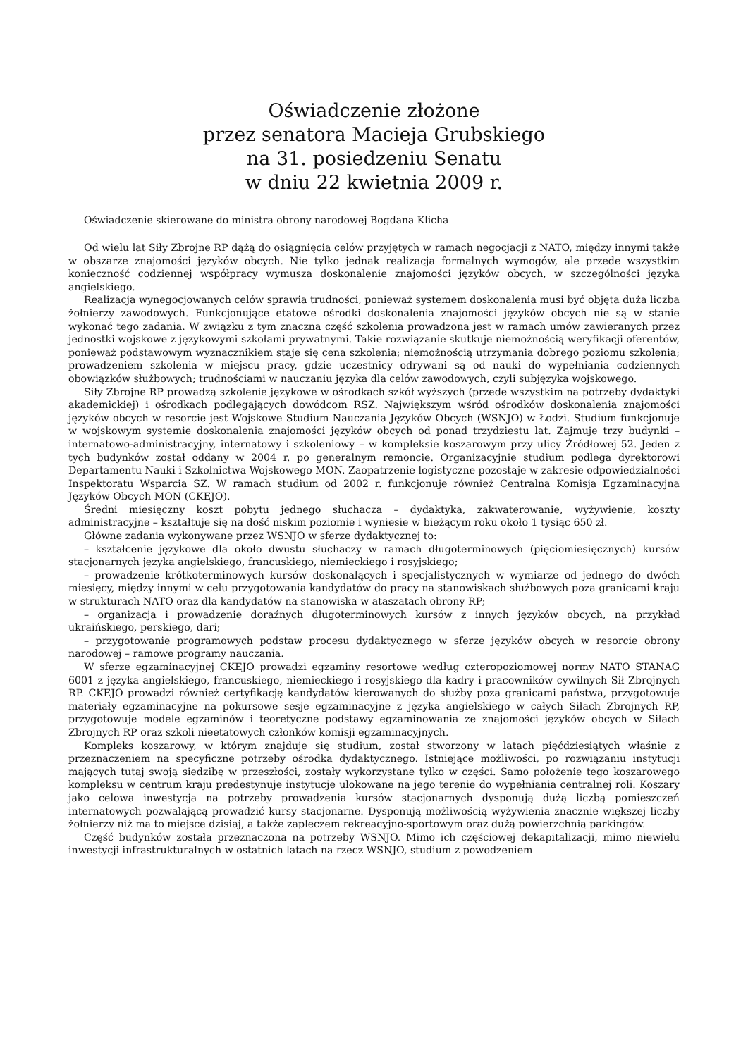Oświadczenie złożone
przez senatora Macieja Grubskiego
na 31. posiedzeniu Senatu
w dniu 22 kwietnia 2009 r.
Oświadczenie skierowane do ministra obrony narodowej Bogdana Klicha
Od wielu lat Siły Zbrojne RP dążą do osiągnięcia celów przyjętych w ramach negocjacji z NATO, między innymi także w obszarze znajomości języków obcych. Nie tylko jednak realizacja formalnych wymogów, ale przede wszystkim konieczność codziennej współpracy wymusza doskonalenie znajomości języków obcych, w szczególności języka angielskiego.
Realizacja wynegocjowanych celów sprawia trudności, ponieważ systemem doskonalenia musi być objęta duża liczba żołnierzy zawodowych. Funkcjonujące etatowe ośrodki doskonalenia znajomości języków obcych nie są w stanie wykonać tego zadania. W związku z tym znaczna część szkolenia prowadzona jest w ramach umów zawieranych przez jednostki wojskowe z językowymi szkołami prywatnymi. Takie rozwiązanie skutkuje niemożnością weryfikacji oferentów, ponieważ podstawowym wyznacznikiem staje się cena szkolenia; niemożnością utrzymania dobrego poziomu szkolenia; prowadzeniem szkolenia w miejscu pracy, gdzie uczestnicy odrywani są od nauki do wypełniania codziennych obowiązków służbowych; trudnościami w nauczaniu języka dla celów zawodowych, czyli subjęzyka wojskowego.
Siły Zbrojne RP prowadzą szkolenie językowe w ośrodkach szkół wyższych (przede wszystkim na potrzeby dydaktyki akademickiej) i ośrodkach podlegających dowódcom RSZ. Największym wśród ośrodków doskonalenia znajomości języków obcych w resorcie jest Wojskowe Studium Nauczania Języków Obcych (WSNJO) w Łodzi. Studium funkcjonuje w wojskowym systemie doskonalenia znajomości języków obcych od ponad trzydziestu lat. Zajmuje trzy budynki – internatowo-administracyjny, internatowy i szkoleniowy – w kompleksie koszarowym przy ulicy Źródłowej 52. Jeden z tych budynków został oddany w 2004 r. po generalnym remoncie. Organizacyjnie studium podlega dyrektorowi Departamentu Nauki i Szkolnictwa Wojskowego MON. Zaopatrzenie logistyczne pozostaje w zakresie odpowiedzialności Inspektoratu Wsparcia SZ. W ramach studium od 2002 r. funkcjonuje również Centralna Komisja Egzaminacyjna Języków Obcych MON (CKEJO).
Średni miesięczny koszt pobytu jednego słuchacza – dydaktyka, zakwaterowanie, wyżywienie, koszty administracyjne – kształtuje się na dość niskim poziomie i wyniesie w bieżącym roku około 1 tysiąc 650 zł.
Główne zadania wykonywane przez WSNJO w sferze dydaktycznej to:
– kształcenie językowe dla około dwustu słuchaczy w ramach długoterminowych (pięciomiesięcznych) kursów stacjonarnych języka angielskiego, francuskiego, niemieckiego i rosyjskiego;
– prowadzenie krótkoterminowych kursów doskonalących i specjalistycznych w wymiarze od jednego do dwóch miesięcy, między innymi w celu przygotowania kandydatów do pracy na stanowiskach służbowych poza granicami kraju w strukturach NATO oraz dla kandydatów na stanowiska w ataszatach obrony RP;
– organizacja i prowadzenie doraźnych długoterminowych kursów z innych języków obcych, na przykład ukraińskiego, perskiego, dari;
– przygotowanie programowych podstaw procesu dydaktycznego w sferze języków obcych w resorcie obrony narodowej – ramowe programy nauczania.
W sferze egzaminacyjnej CKEJO prowadzi egzaminy resortowe według czteropoziomowej normy NATO STANAG 6001 z języka angielskiego, francuskiego, niemieckiego i rosyjskiego dla kadry i pracowników cywilnych Sił Zbrojnych RP. CKEJO prowadzi również certyfikację kandydatów kierowanych do służby poza granicami państwa, przygotowuje materiały egzaminacyjne na pokursowe sesje egzaminacyjne z języka angielskiego w całych Siłach Zbrojnych RP, przygotowuje modele egzaminów i teoretyczne podstawy egzaminowania ze znajomości języków obcych w Siłach Zbrojnych RP oraz szkoli nieetatowych członków komisji egzaminacyjnych.
Kompleks koszarowy, w którym znajduje się studium, został stworzony w latach pięćdziesiątych właśnie z przeznaczeniem na specyficzne potrzeby ośrodka dydaktycznego. Istniejące możliwości, po rozwiązaniu instytucji mających tutaj swoją siedzibę w przeszłości, zostały wykorzystane tylko w części. Samo położenie tego koszarowego kompleksu w centrum kraju predestynuje instytucje ulokowane na jego terenie do wypełniania centralnej roli. Koszary jako celowa inwestycja na potrzeby prowadzenia kursów stacjonarnych dysponują dużą liczbą pomieszczeń internatowych pozwalającą prowadzić kursy stacjonarne. Dysponują możliwością wyżywienia znacznie większej liczby żołnierzy niż ma to miejsce dzisiaj, a także zapleczem rekreacyjno-sportowym oraz dużą powierzchnią parkingów.
Część budynków została przeznaczona na potrzeby WSNJO. Mimo ich częściowej dekapitalizacji, mimo niewielu inwestycji infrastrukturalnych w ostatnich latach na rzecz WSNJO, studium z powodzeniem